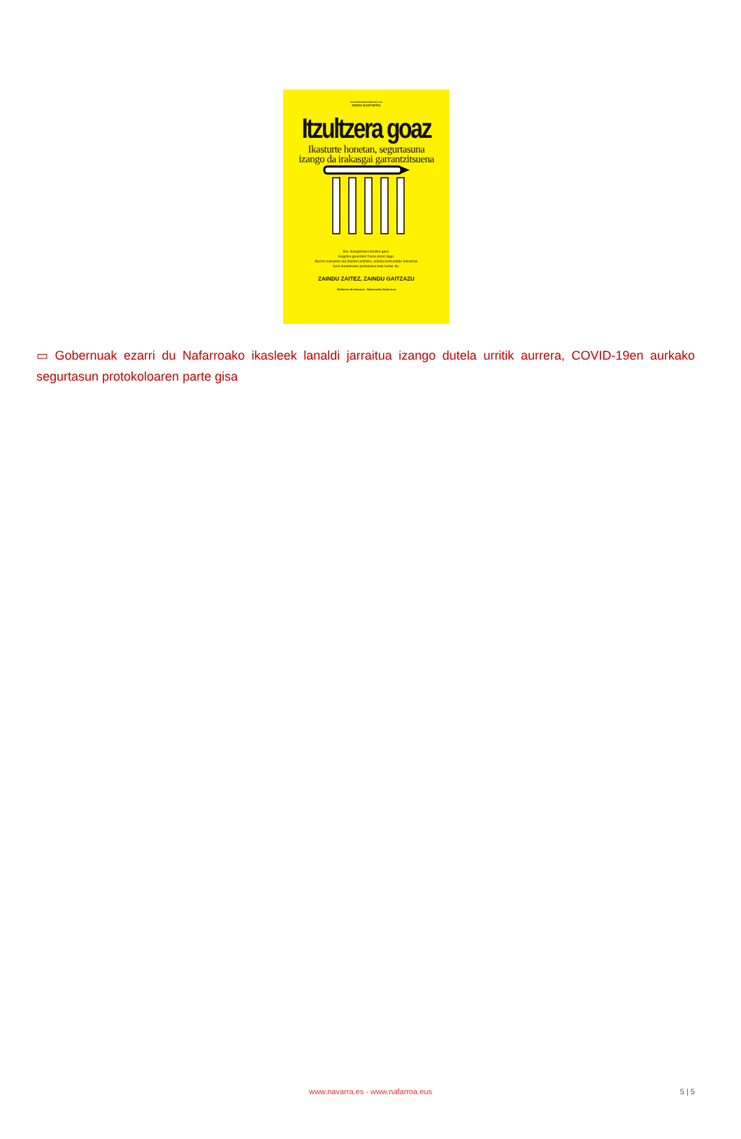koronabirusanafarroa.eus
2020/21 IKASTURTEA
Itzultzera goaz
Ikasturte honetan, segurtasuna
izango da irakasgai garrantzitsuena
Bai, ikasgeletara itzuliko gara.
Gogotsu geunden! Dena prest dago.
Berriro irakasten eta ikasten aritzeko, eskola-komunitate bakoitzak
bere ikastetxeko protokoloa bete behar du.
ZAINDU ZAITEZ, ZAINDU GAITZAZU
Gobierno de Navarra · Nafarroako Gobernua
▭ Gobernuak ezarri du Nafarroako ikasleek lanaldi jarraitua izango dutela urritik aurrera, COVID-19en aurkako segurtasun protokoloaren parte gisa
www.navarra.es - www.nafarroa.eus
5 | 5